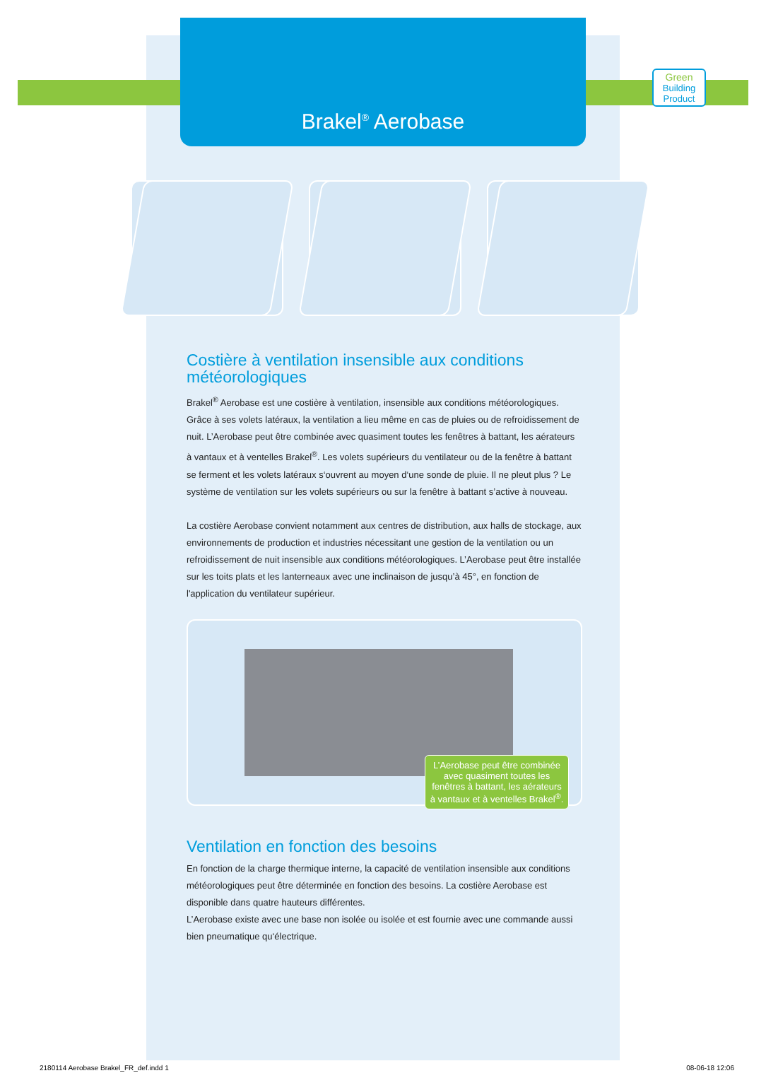Brakel<sup>®</sup> Aerobase
Green
Building Product
Costière à ventilation insensible aux conditions météorologiques
Brakel<sup>®</sup> Aerobase est une costière à ventilation, insensible aux conditions météorologiques. Grâce à ses volets latéraux, la ventilation a lieu même en cas de pluies ou de refroidissement de nuit. L’Aerobase peut être combinée avec quasiment toutes les fenêtres à battant, les aérateurs à vantaux et à ventelles Brakel<sup>®</sup>. Les volets supérieurs du ventilateur ou de la fenêtre à battant se ferment et les volets latéraux s‘ouvrent au moyen d‘une sonde de pluie. Il ne pleut plus ? Le système de ventilation sur les volets supérieurs ou sur la fenêtre à battant s’active à nouveau.
La costière Aerobase convient notamment aux centres de distribution, aux halls de stockage, aux environnements de production et industries nécessitant une gestion de la ventilation ou un refroidissement de nuit insensible aux conditions météorologiques. L’Aerobase peut être installée sur les toits plats et les lanterneaux avec une inclinaison de jusqu’à 45°, en fonction de l'application du ventilateur supérieur.
L’Aerobase peut être combinée avec quasiment toutes les fenêtres à battant, les aérateurs à vantaux et à ventelles Brakel<sup>®</sup>.
Ventilation en fonction des besoins
En fonction de la charge thermique interne, la capacité de ventilation insensible aux conditions météorologiques peut être déterminée en fonction des besoins. La costière Aerobase est disponible dans quatre hauteurs différentes.
L’Aerobase existe avec une base non isolée ou isolée et est fournie avec une commande aussi bien pneumatique qu‘électrique.
2180114 Aerobase Brakel_FR_def.indd 1 08-06-18 12:06